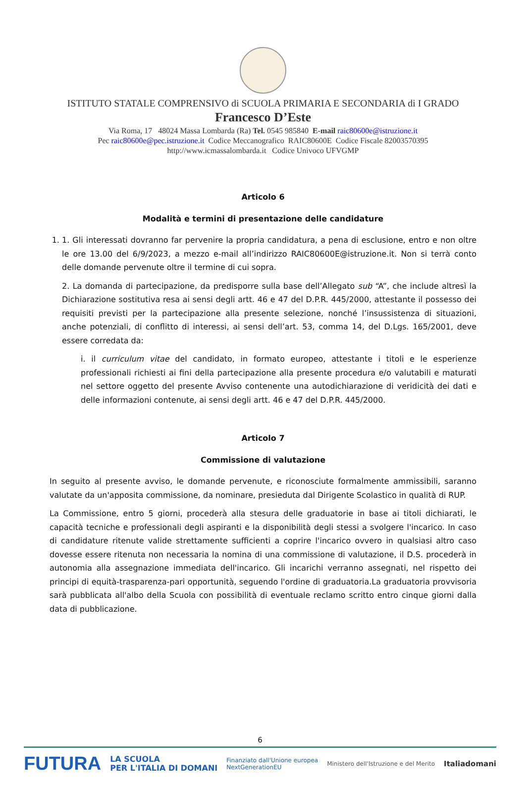ISTITUTO STATALE COMPRENSIVO di SCUOLA PRIMARIA E SECONDARIA di I GRADO
Francesco D’Este
Via Roma, 17 48024 Massa Lombarda (Ra) Tel. 0545 985840 E-mail raic80600e@istruzione.it
Pec raic80600e@pec.istruzione.it Codice Meccanografico RAIC80600E Codice Fiscale 82003570395
http://www.icmassalombarda.it Codice Univoco UFVGMP
Articolo 6
Modalità e termini di presentazione delle candidature
1. 1. Gli interessati dovranno far pervenire la propria candidatura, a pena di esclusione, entro e non oltre le ore 13.00 del 6/9/2023, a mezzo e-mail all’indirizzo RAIC80600E@istruzione.it. Non si terrà conto delle domande pervenute oltre il termine di cui sopra.
2. La domanda di partecipazione, da predisporre sulla base dell’Allegato sub “A”, che include altresì la Dichiarazione sostitutiva resa ai sensi degli artt. 46 e 47 del D.P.R. 445/2000, attestante il possesso dei requisiti previsti per la partecipazione alla presente selezione, nonché l’insussistenza di situazioni, anche potenziali, di conflitto di interessi, ai sensi dell’art. 53, comma 14, del D.Lgs. 165/2001, deve essere corredata da:
i. il curriculum vitae del candidato, in formato europeo, attestante i titoli e le esperienze professionali richiesti ai fini della partecipazione alla presente procedura e/o valutabili e maturati nel settore oggetto del presente Avviso contenente una autodichiarazione di veridicità dei dati e delle informazioni contenute, ai sensi degli artt. 46 e 47 del D.P.R. 445/2000.
Articolo 7
Commissione di valutazione
In seguito al presente avviso, le domande pervenute, e riconosciute formalmente ammissibili, saranno valutate da un'apposita commissione, da nominare, presieduta dal Dirigente Scolastico in qualità di RUP.
La Commissione, entro 5 giorni, procederà alla stesura delle graduatorie in base ai titoli dichiarati, le capacità tecniche e professionali degli aspiranti e la disponibilità degli stessi a svolgere l'incarico. In caso di candidature ritenute valide strettamente sufficienti a coprire l'incarico ovvero in qualsiasi altro caso dovesse essere ritenuta non necessaria la nomina di una commissione di valutazione, il D.S. procederà in autonomia alla assegnazione immediata dell'incarico. Gli incarichi verranno assegnati, nel rispetto dei principi di equità-trasparenza-pari opportunità, seguendo l'ordine di graduatoria.La graduatoria provvisoria sarà pubblicata all'albo della Scuola con possibilità di eventuale reclamo scritto entro cinque giorni dalla data di pubblicazione.
6
FUTURA LA SCUOLA
PER L'ITALIA DI DOMANI Finanziato dall'Unione europea
NextGenerationEU Ministero dell'Istruzione e del Merito Italiadomani